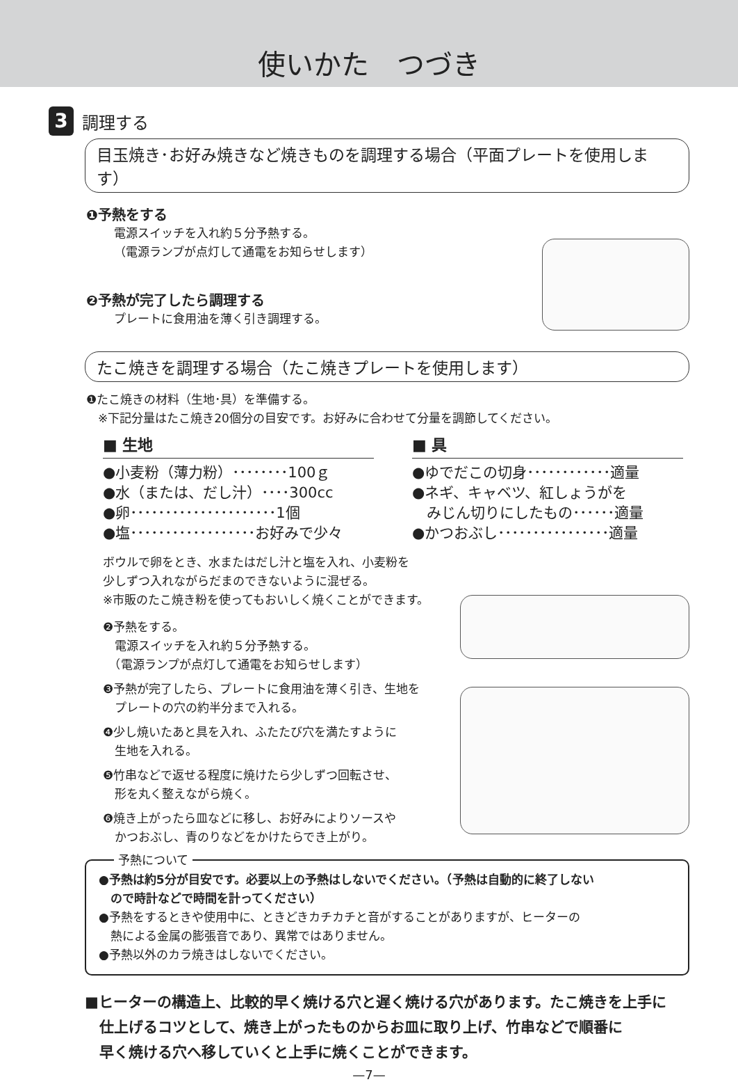使いかた　つづき
3
調理する
目玉焼き･お好み焼きなど焼きものを調理する場合（平面プレートを使用します）
❶予熱をする
電源スイッチを入れ約５分予熱する。
（電源ランプが点灯して通電をお知らせします）
❷予熱が完了したら調理する
プレートに食用油を薄く引き調理する。
たこ焼きを調理する場合（たこ焼きプレートを使用します）
❶たこ焼きの材料（生地･具）を準備する。
　※下記分量はたこ焼き20個分の目安です。お好みに合わせて分量を調節してください。
■ 生地
●小麦粉（薄力粉）････････100ｇ
●水（または、だし汁）････300cc
●卵･････････････････････1個
●塩･･････････････････お好みで少々
■ 具
●ゆでだこの切身････････････適量
●ネギ、キャベツ、紅しょうがを
　みじん切りにしたもの･･････適量
●かつおぶし････････････････適量
ボウルで卵をとき、水またはだし汁と塩を入れ、小麦粉を
少しずつ入れながらだまのできないように混ぜる。
※市販のたこ焼き粉を使ってもおいしく焼くことができます。
❷予熱をする。
　電源スイッチを入れ約５分予熱する。
　（電源ランプが点灯して通電をお知らせします）
❸予熱が完了したら、プレートに食用油を薄く引き、生地を
　プレートの穴の約半分まで入れる。
❹少し焼いたあと具を入れ、ふたたび穴を満たすように
　生地を入れる。
❺竹串などで返せる程度に焼けたら少しずつ回転させ、
　形を丸く整えながら焼く。
❻焼き上がったら皿などに移し、お好みによりソースや
　かつおぶし、青のりなどをかけたらでき上がり。
予熱について
●予熱は約5分が目安です。必要以上の予熱はしないでください。（予熱は自動的に終了しない
　ので時計などで時間を計ってください）
●予熱をするときや使用中に、ときどきカチカチと音がすることがありますが、ヒーターの
　熱による金属の膨張音であり、異常ではありません。
●予熱以外のカラ焼きはしないでください。
■ヒーターの構造上、比較的早く焼ける穴と遅く焼ける穴があります。たこ焼きを上手に
　仕上げるコツとして、焼き上がったものからお皿に取り上げ、竹串などで順番に
　早く焼ける穴へ移していくと上手に焼くことができます。
—7—